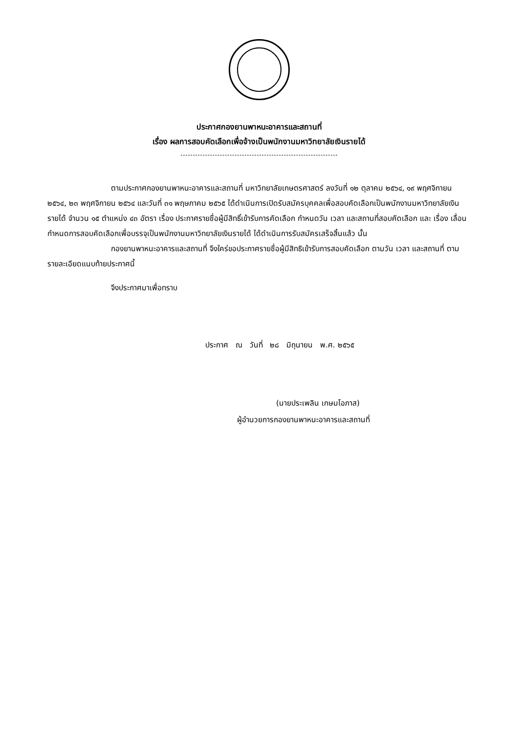ประกาศกองยานพาหนะอาคารและสถานที่
เรื่อง ผลการสอบคัดเลือกเพื่อจ้างเป็นพนักงานมหาวิทยาลัยเงินรายได้
ตามประกาศกองยานพาหนะอาคารและสถานที่ มหาวิทยาลัยเกษตรศาสตร์ ลงวันที่ ๑๒ ตุลาคม ๒๕๖๔, ๑๙ พฤศจิกายน ๒๕๖๔, ๒๓ พฤศจิกายน ๒๕๖๔ และวันที่ ๓๑ พฤษภาคม ๒๕๖๕ ได้ดำเนินการเปิดรับสมัครบุคคลเพื่อสอบคัดเลือกเป็นพนักงานมหาวิทยาลัยเงินรายได้ จำนวน ๑๕ ตำแหน่ง ๔๓ อัตรา เรื่อง ประกาศรายชื่อผู้มีสิทธิ์เข้ารับการคัดเลือก กำหนดวัน เวลา และสถานที่สอบคัดเลือก และ เรื่อง เลื่อนกำหนดการสอบคัดเลือกเพื่อบรรจุเป็นพนักงานมหาวิทยาลัยเงินรายได้ ได้ดำเนินการรับสมัครเสร็จสิ้นแล้ว นั้น
กองยานพาหนะอาคารและสถานที่ จึงใคร่ขอประกาศรายชื่อผู้มีสิทธิเข้ารับการสอบคัดเลือก ตามวัน เวลา และสถานที่ ตามรายละเอียดแนบท้ายประกาศนี้
จึงประกาศมาเพื่อทราบ
ประกาศ ณ วันที่ ๒๘ มิถุนายน พ.ศ. ๒๕๖๕
(นายประเพลิน เกษมโอภาส)
ผู้อำนวยการกองยานพาหนะอาคารและสถานที่